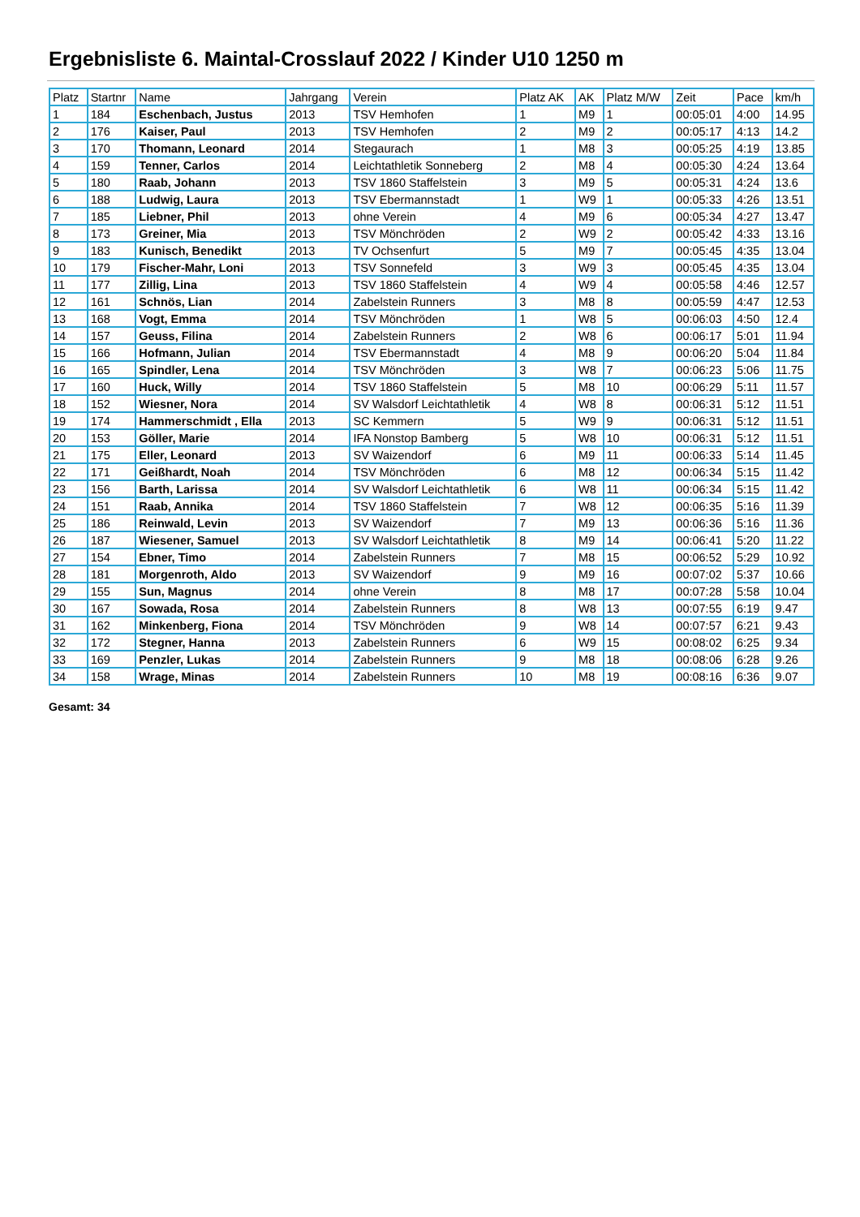Ergebnisliste 6. Maintal-Crosslauf 2022 / Kinder U10 1250 m
| Platz | Startnr | Name | Jahrgang | Verein | Platz AK | AK | Platz M/W | Zeit | Pace | km/h |
| --- | --- | --- | --- | --- | --- | --- | --- | --- | --- | --- |
| 1 | 184 | Eschenbach, Justus | 2013 | TSV Hemhofen | 1 | M9 | 1 | 00:05:01 | 4:00 | 14.95 |
| 2 | 176 | Kaiser, Paul | 2013 | TSV Hemhofen | 2 | M9 | 2 | 00:05:17 | 4:13 | 14.2 |
| 3 | 170 | Thomann, Leonard | 2014 | Stegaurach | 1 | M8 | 3 | 00:05:25 | 4:19 | 13.85 |
| 4 | 159 | Tenner, Carlos | 2014 | Leichtathletik Sonneberg | 2 | M8 | 4 | 00:05:30 | 4:24 | 13.64 |
| 5 | 180 | Raab, Johann | 2013 | TSV 1860 Staffelstein | 3 | M9 | 5 | 00:05:31 | 4:24 | 13.6 |
| 6 | 188 | Ludwig, Laura | 2013 | TSV Ebermannstadt | 1 | W9 | 1 | 00:05:33 | 4:26 | 13.51 |
| 7 | 185 | Liebner, Phil | 2013 | ohne Verein | 4 | M9 | 6 | 00:05:34 | 4:27 | 13.47 |
| 8 | 173 | Greiner, Mia | 2013 | TSV Mönchröden | 2 | W9 | 2 | 00:05:42 | 4:33 | 13.16 |
| 9 | 183 | Kunisch, Benedikt | 2013 | TV Ochsenfurt | 5 | M9 | 7 | 00:05:45 | 4:35 | 13.04 |
| 10 | 179 | Fischer-Mahr, Loni | 2013 | TSV Sonnefeld | 3 | W9 | 3 | 00:05:45 | 4:35 | 13.04 |
| 11 | 177 | Zillig, Lina | 2013 | TSV 1860 Staffelstein | 4 | W9 | 4 | 00:05:58 | 4:46 | 12.57 |
| 12 | 161 | Schnös, Lian | 2014 | Zabelstein Runners | 3 | M8 | 8 | 00:05:59 | 4:47 | 12.53 |
| 13 | 168 | Vogt, Emma | 2014 | TSV Mönchröden | 1 | W8 | 5 | 00:06:03 | 4:50 | 12.4 |
| 14 | 157 | Geuss, Filina | 2014 | Zabelstein Runners | 2 | W8 | 6 | 00:06:17 | 5:01 | 11.94 |
| 15 | 166 | Hofmann, Julian | 2014 | TSV Ebermannstadt | 4 | M8 | 9 | 00:06:20 | 5:04 | 11.84 |
| 16 | 165 | Spindler, Lena | 2014 | TSV Mönchröden | 3 | W8 | 7 | 00:06:23 | 5:06 | 11.75 |
| 17 | 160 | Huck, Willy | 2014 | TSV 1860 Staffelstein | 5 | M8 | 10 | 00:06:29 | 5:11 | 11.57 |
| 18 | 152 | Wiesner, Nora | 2014 | SV Walsdorf Leichtathletik | 4 | W8 | 8 | 00:06:31 | 5:12 | 11.51 |
| 19 | 174 | Hammerschmidt , Ella | 2013 | SC Kemmern | 5 | W9 | 9 | 00:06:31 | 5:12 | 11.51 |
| 20 | 153 | Göller, Marie | 2014 | IFA Nonstop Bamberg | 5 | W8 | 10 | 00:06:31 | 5:12 | 11.51 |
| 21 | 175 | Eller, Leonard | 2013 | SV Waizendorf | 6 | M9 | 11 | 00:06:33 | 5:14 | 11.45 |
| 22 | 171 | Geißhardt, Noah | 2014 | TSV Mönchröden | 6 | M8 | 12 | 00:06:34 | 5:15 | 11.42 |
| 23 | 156 | Barth, Larissa | 2014 | SV Walsdorf Leichtathletik | 6 | W8 | 11 | 00:06:34 | 5:15 | 11.42 |
| 24 | 151 | Raab, Annika | 2014 | TSV 1860 Staffelstein | 7 | W8 | 12 | 00:06:35 | 5:16 | 11.39 |
| 25 | 186 | Reinwald, Levin | 2013 | SV Waizendorf | 7 | M9 | 13 | 00:06:36 | 5:16 | 11.36 |
| 26 | 187 | Wiesener, Samuel | 2013 | SV Walsdorf Leichtathletik | 8 | M9 | 14 | 00:06:41 | 5:20 | 11.22 |
| 27 | 154 | Ebner, Timo | 2014 | Zabelstein Runners | 7 | M8 | 15 | 00:06:52 | 5:29 | 10.92 |
| 28 | 181 | Morgenroth, Aldo | 2013 | SV Waizendorf | 9 | M9 | 16 | 00:07:02 | 5:37 | 10.66 |
| 29 | 155 | Sun, Magnus | 2014 | ohne Verein | 8 | M8 | 17 | 00:07:28 | 5:58 | 10.04 |
| 30 | 167 | Sowada, Rosa | 2014 | Zabelstein Runners | 8 | W8 | 13 | 00:07:55 | 6:19 | 9.47 |
| 31 | 162 | Minkenberg, Fiona | 2014 | TSV Mönchröden | 9 | W8 | 14 | 00:07:57 | 6:21 | 9.43 |
| 32 | 172 | Stegner, Hanna | 2013 | Zabelstein Runners | 6 | W9 | 15 | 00:08:02 | 6:25 | 9.34 |
| 33 | 169 | Penzler, Lukas | 2014 | Zabelstein Runners | 9 | M8 | 18 | 00:08:06 | 6:28 | 9.26 |
| 34 | 158 | Wrage, Minas | 2014 | Zabelstein Runners | 10 | M8 | 19 | 00:08:16 | 6:36 | 9.07 |
Gesamt: 34